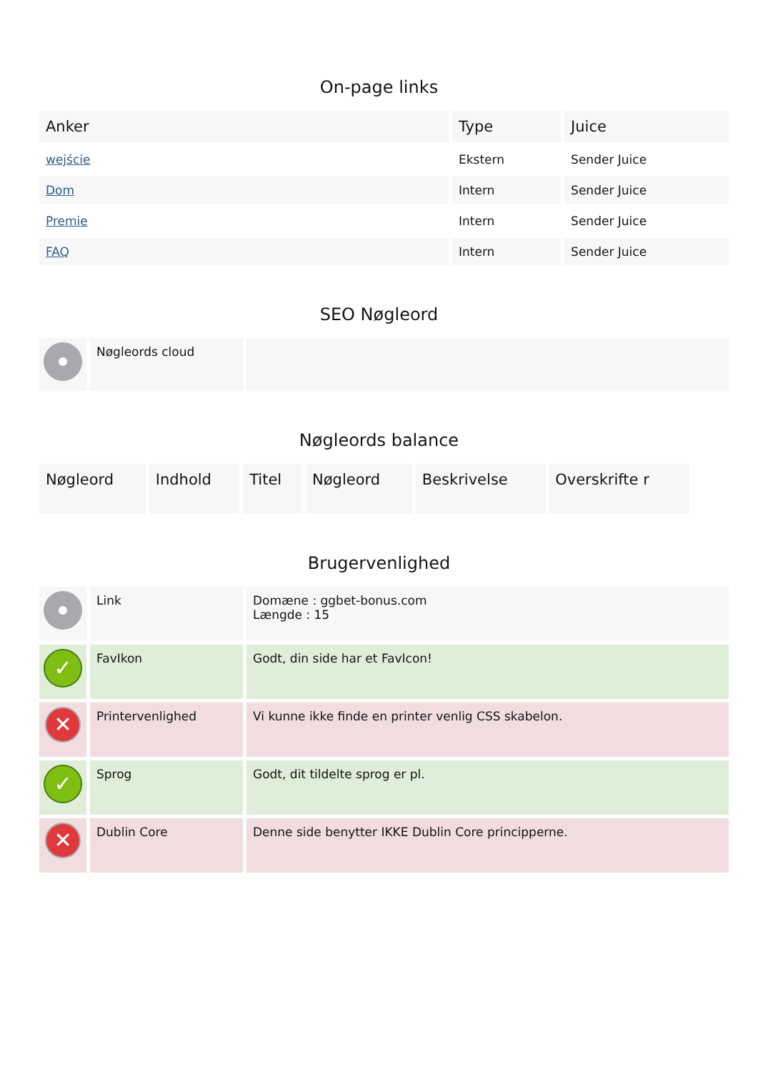On-page links
| Anker | Type | Juice |
| --- | --- | --- |
| wejście | Ekstern | Sender Juice |
| Dom | Intern | Sender Juice |
| Premie | Intern | Sender Juice |
| FAQ | Intern | Sender Juice |
SEO Nøgleord
| | Nøgleords cloud | |
Nøgleords balance
| Nøgleord | Indhold | Titel | Nøgleord | Beskrivelse | Overskrifte r |
| --- | --- | --- | --- | --- | --- |
Brugervenlighed
| | Link | Domæne : ggbet-bonus.com Længde : 15 |
| ✓ | FavIkon | Godt, din side har et FavIcon! |
| ✕ | Printervenlighed | Vi kunne ikke finde en printer venlig CSS skabelon. |
| ✓ | Sprog | Godt, dit tildelte sprog er pl. |
| ✕ | Dublin Core | Denne side benytter IKKE Dublin Core principperne. |